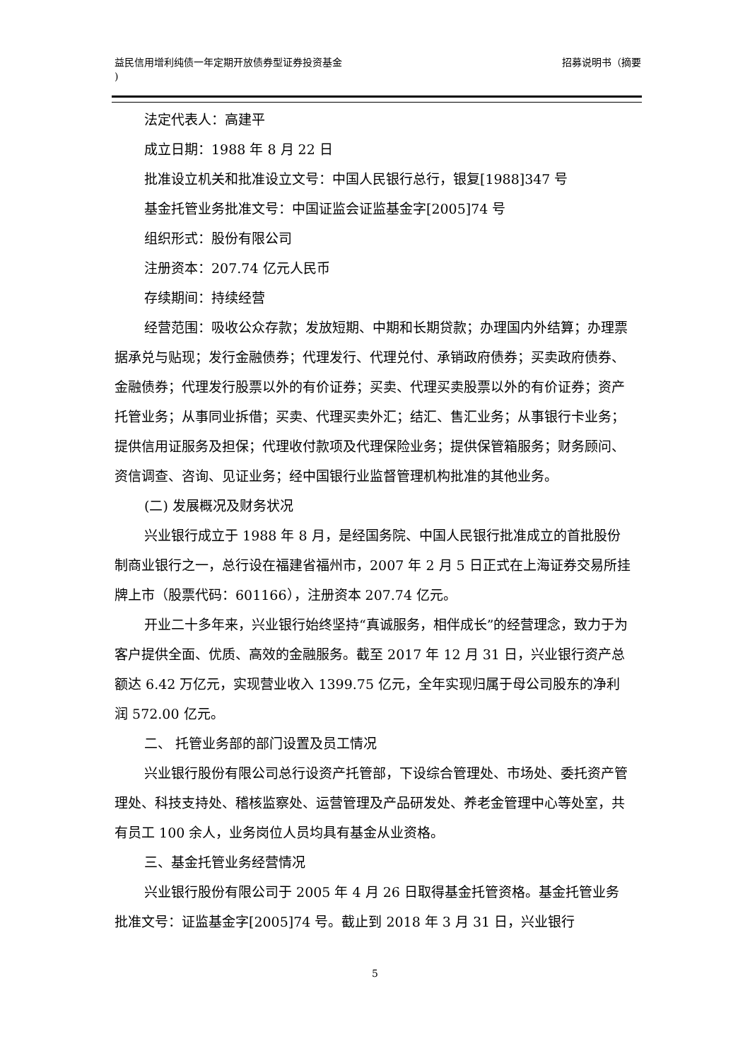益民信用增利纯债一年定期开放债券型证券投资基金
) 招募说明书（摘要
法定代表人：高建平
成立日期：1988 年 8 月 22 日
批准设立机关和批准设立文号：中国人民银行总行，银复[1988]347 号
基金托管业务批准文号：中国证监会证监基金字[2005]74 号
组织形式：股份有限公司
注册资本：207.74 亿元人民币
存续期间：持续经营
经营范围：吸收公众存款；发放短期、中期和长期贷款；办理国内外结算；办理票据承兑与贴现；发行金融债券；代理发行、代理兑付、承销政府债券；买卖政府债券、金融债券；代理发行股票以外的有价证券；买卖、代理买卖股票以外的有价证券；资产托管业务；从事同业拆借；买卖、代理买卖外汇；结汇、售汇业务；从事银行卡业务；提供信用证服务及担保；代理收付款项及代理保险业务；提供保管箱服务；财务顾问、资信调查、咨询、见证业务；经中国银行业监督管理机构批准的其他业务。
(二) 发展概况及财务状况
兴业银行成立于 1988 年 8 月，是经国务院、中国人民银行批准成立的首批股份制商业银行之一，总行设在福建省福州市，2007 年 2 月 5 日正式在上海证券交易所挂牌上市（股票代码：601166），注册资本 207.74 亿元。
开业二十多年来，兴业银行始终坚持“真诚服务，相伴成长”的经营理念，致力于为客户提供全面、优质、高效的金融服务。截至 2017 年 12 月 31 日，兴业银行资产总额达 6.42 万亿元，实现营业收入 1399.75 亿元，全年实现归属于母公司股东的净利润 572.00 亿元。
二、 托管业务部的部门设置及员工情况
兴业银行股份有限公司总行设资产托管部，下设综合管理处、市场处、委托资产管理处、科技支持处、稽核监察处、运营管理及产品研发处、养老金管理中心等处室，共有员工 100 余人，业务岗位人员均具有基金从业资格。
三、基金托管业务经营情况
兴业银行股份有限公司于 2005 年 4 月 26 日取得基金托管资格。基金托管业务批准文号：证监基金字[2005]74 号。截止到 2018 年 3 月 31 日，兴业银行
5